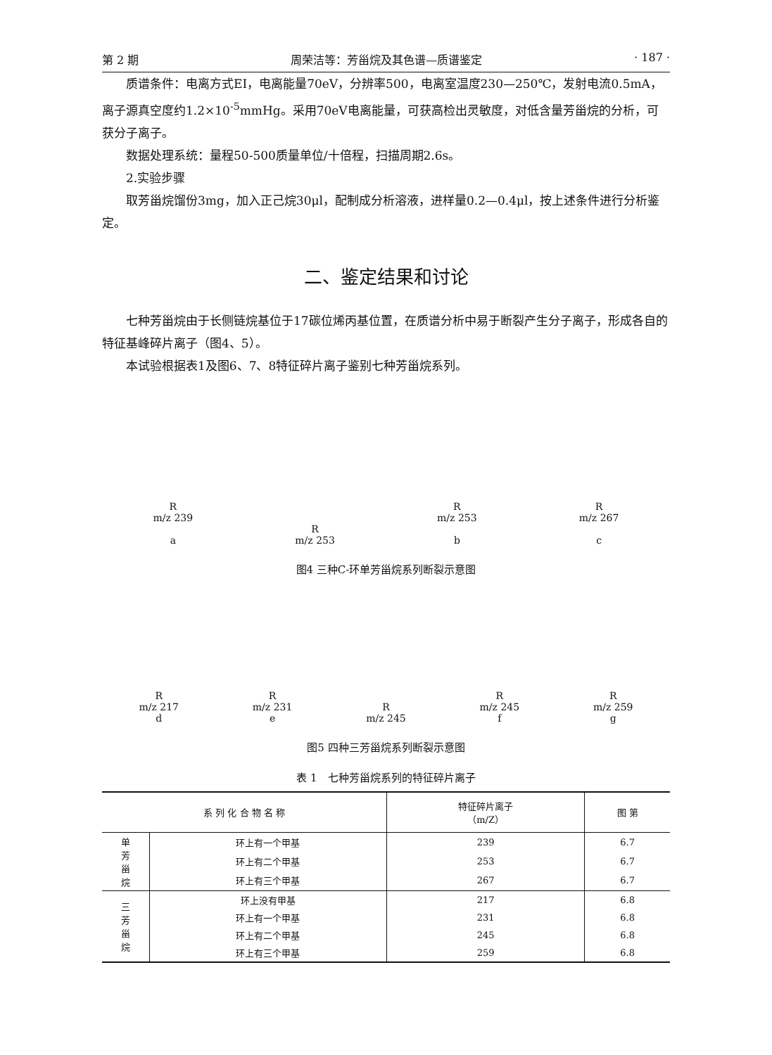第 2 期 周荣洁等：芳甾烷及其色谱—质谱鉴定 · 187 ·
质谱条件：电离方式EI，电离能量70eV，分辨率500，电离室温度230—250℃，发射电流0.5mA，离子源真空度约1.2×10<sup>-5</sup>mmHg。采用70eV电离能量，可获高检出灵敏度，对低含量芳甾烷的分析，可获分子离子。
数据处理系统：量程50-500质量单位/十倍程，扫描周期2.6s。
2.实验步骤
取芳甾烷馏份3mg，加入正己烷30μl，配制成分析溶液，进样量0.2—0.4μl，按上述条件进行分析鉴定。
二、鉴定结果和讨论
七种芳甾烷由于长侧链烷基位于17碳位烯丙基位置，在质谱分析中易于断裂产生分子离子，形成各自的特征基峰碎片离子（图4、5）。
本试验根据表1及图6、7、8特征碎片离子鉴别七种芳甾烷系列。
R
m/z 239
a
R
m/z 253
R
m/z 253
b
R
m/z 267
c
图4 三种C-环单芳甾烷系列断裂示意图
R
m/z 217
d
R
m/z 231
e
R
m/z 245
R
m/z 245
f
R
m/z 259
g
图5 四种三芳甾烷系列断裂示意图
表 1　七种芳甾烷系列的特征碎片离子
| 系 列 化 合 物 名 称 | | 特征碎片离子 （m/Z） | 图 第 |
| --- | --- | --- | --- |
| 单 芳 甾 烷 | 环上有一个甲基 | 239 | 6.7 |
| | 环上有二个甲基 | 253 | 6.7 |
| | 环上有三个甲基 | 267 | 6.7 |
| 三 芳 甾 烷 | 环上没有甲基 | 217 | 6.8 |
| | 环上有一个甲基 | 231 | 6.8 |
| | 环上有二个甲基 | 245 | 6.8 |
| | 环上有三个甲基 | 259 | 6.8 |